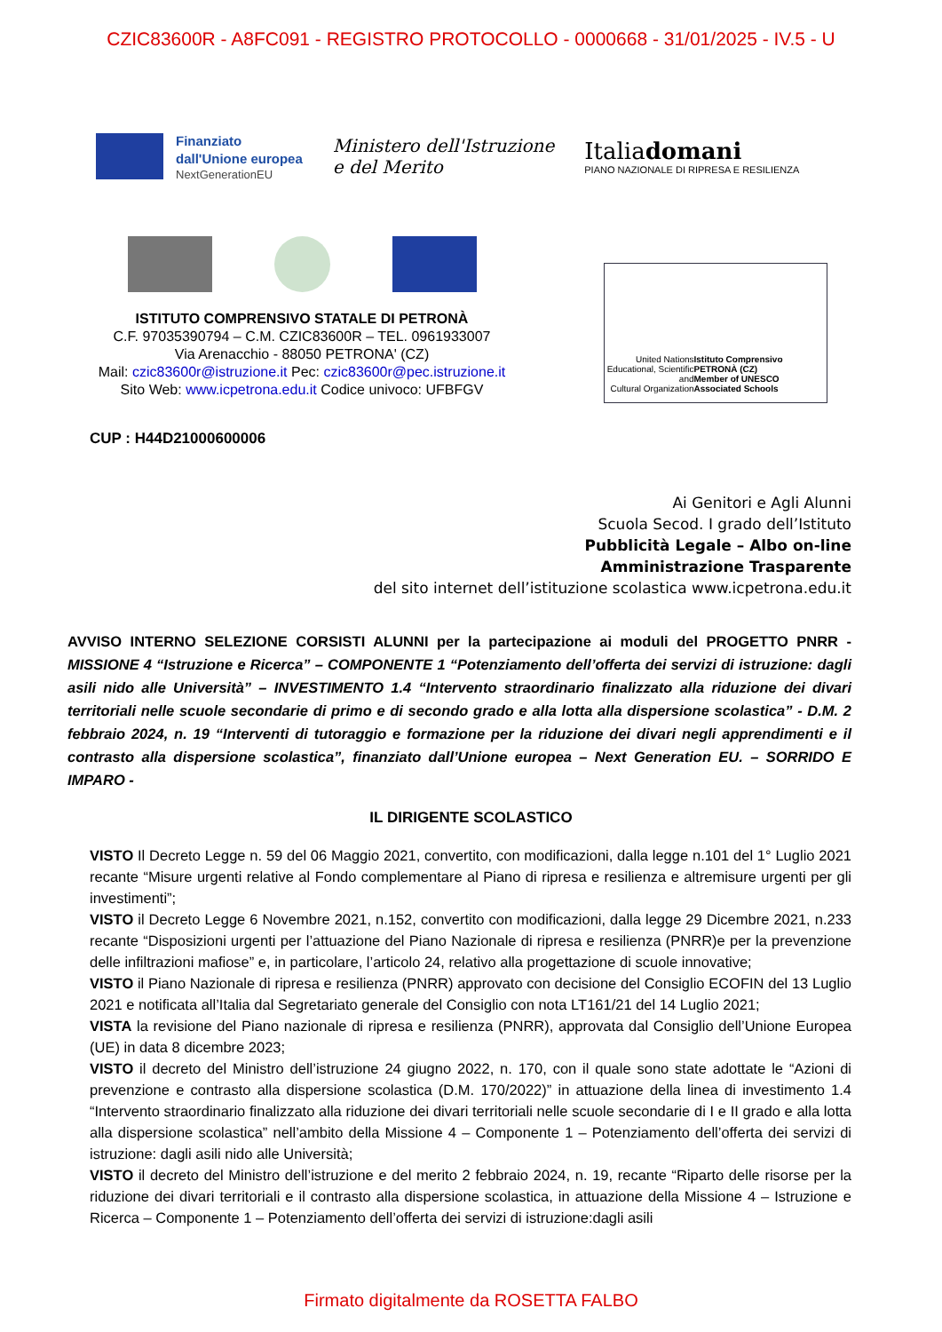CZIC83600R - A8FC091 - REGISTRO PROTOCOLLO - 0000668 - 31/01/2025 - IV.5 - U
Finanziato
dall'Unione europea
NextGenerationEU
Ministero dell'Istruzione
e del Merito
Italiadomani
PIANO NAZIONALE DI RIPRESA E RESILIENZA
ISTITUTO COMPRENSIVO STATALE DI PETRONÀ
C.F. 97035390794 – C.M. CZIC83600R – TEL. 0961933007
Via Arenacchio - 88050 PETRONA' (CZ)
Mail: czic83600r@istruzione.it Pec: czic83600r@pec.istruzione.it
Sito Web: www.icpetrona.edu.it Codice univoco: UFBFGV
United Nations
Educational, Scientific and
Cultural Organization
Istituto Comprensivo PETRONÀ (CZ)
Member of UNESCO
Associated Schools
CUP : H44D21000600006
Ai Genitori e Agli Alunni
Scuola Secod. I grado dell’Istituto
Pubblicità Legale – Albo on-line
Amministrazione Trasparente
del sito internet dell’istituzione scolastica www.icpetrona.edu.it
AVVISO INTERNO SELEZIONE CORSISTI ALUNNI per la partecipazione ai moduli del PROGETTO PNRR - MISSIONE 4 “Istruzione e Ricerca” – COMPONENTE 1 “Potenziamento dell’offerta dei servizi di istruzione: dagli asili nido alle Università” – INVESTIMENTO 1.4 “Intervento straordinario finalizzato alla riduzione dei divari territoriali nelle scuole secondarie di primo e di secondo grado e alla lotta alla dispersione scolastica” - D.M. 2 febbraio 2024, n. 19 “Interventi di tutoraggio e formazione per la riduzione dei divari negli apprendimenti e il contrasto alla dispersione scolastica”, finanziato dall’Unione europea – Next Generation EU. – SORRIDO E IMPARO -
IL DIRIGENTE SCOLASTICO
VISTO Il Decreto Legge n. 59 del 06 Maggio 2021, convertito, con modificazioni, dalla legge n.101 del 1° Luglio 2021 recante “Misure urgenti relative al Fondo complementare al Piano di ripresa e resilienza e altremisure urgenti per gli investimenti”;
VISTO il Decreto Legge 6 Novembre 2021, n.152, convertito con modificazioni, dalla legge 29 Dicembre 2021, n.233 recante “Disposizioni urgenti per l’attuazione del Piano Nazionale di ripresa e resilienza (PNRR)e per la prevenzione delle infiltrazioni mafiose” e, in particolare, l’articolo 24, relativo alla progettazione di scuole innovative;
VISTO il Piano Nazionale di ripresa e resilienza (PNRR) approvato con decisione del Consiglio ECOFIN del 13 Luglio 2021 e notificata all’Italia dal Segretariato generale del Consiglio con nota LT161/21 del 14 Luglio 2021;
VISTA la revisione del Piano nazionale di ripresa e resilienza (PNRR), approvata dal Consiglio dell’Unione Europea (UE) in data 8 dicembre 2023;
VISTO il decreto del Ministro dell’istruzione 24 giugno 2022, n. 170, con il quale sono state adottate le “Azioni di prevenzione e contrasto alla dispersione scolastica (D.M. 170/2022)” in attuazione della linea di investimento 1.4 “Intervento straordinario finalizzato alla riduzione dei divari territoriali nelle scuole secondarie di I e II grado e alla lotta alla dispersione scolastica” nell’ambito della Missione 4 – Componente 1 – Potenziamento dell’offerta dei servizi di istruzione: dagli asili nido alle Università;
VISTO il decreto del Ministro dell’istruzione e del merito 2 febbraio 2024, n. 19, recante “Riparto delle risorse per la riduzione dei divari territoriali e il contrasto alla dispersione scolastica, in attuazione della Missione 4 – Istruzione e Ricerca – Componente 1 – Potenziamento dell’offerta dei servizi di istruzione:dagli asili
Firmato digitalmente da ROSETTA FALBO